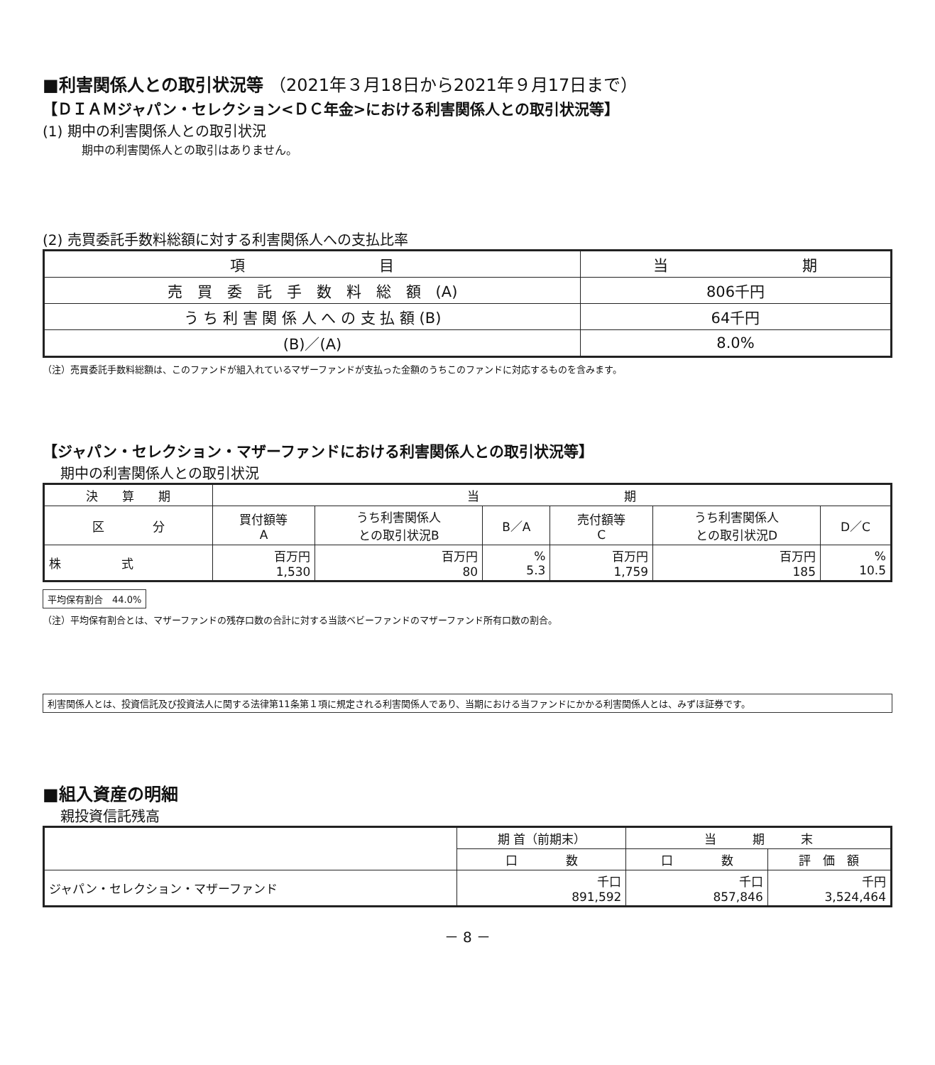■利害関係人との取引状況等 （2021年３月18日から2021年９月17日まで）
【ＤＩＡＭジャパン・セレクション<ＤＣ年金>における利害関係人との取引状況等】
(1) 期中の利害関係人との取引状況
期中の利害関係人との取引はありません。
(2) 売買委託手数料総額に対する利害関係人への支払比率
| 項 目 | 当 期 |
| 売 買 委 託 手 数 料 総 額 (A) | 806千円 |
| う ち 利 害 関 係 人 へ の 支 払 額 (B) | 64千円 |
| (B)／(A) | 8.0% |
（注）売買委託手数料総額は、このファンドが組入れているマザーファンドが支払った金額のうちこのファンドに対応するものを含みます。
【ジャパン・セレクション・マザーファンドにおける利害関係人との取引状況等】
期中の利害関係人との取引状況
| 決 算 期 | 当 期 | | | | | |
| 区 分 | 買付額等 A | うち利害関係人 との取引状況B | B／A | 売付額等 C | うち利害関係人 との取引状況D | D／C |
| 株 式 | 百万円 1,530 | 百万円 80 | % 5.3 | 百万円 1,759 | 百万円 185 | % 10.5 |
平均保有割合　44.0%
（注）平均保有割合とは、マザーファンドの残存口数の合計に対する当該ベビーファンドのマザーファンド所有口数の割合。
利害関係人とは、投資信託及び投資法人に関する法律第11条第１項に規定される利害関係人であり、当期における当ファンドにかかる利害関係人とは、みずほ証券です。
■組入資産の明細
親投資信託残高
| | 期 首（前期末） | 当 期 末 | |
| | 口 数 | 口 数 | 評 価 額 |
| ジャパン・セレクション・マザーファンド | 千口 891,592 | 千口 857,846 | 千円 3,524,464 |
－ 8 －